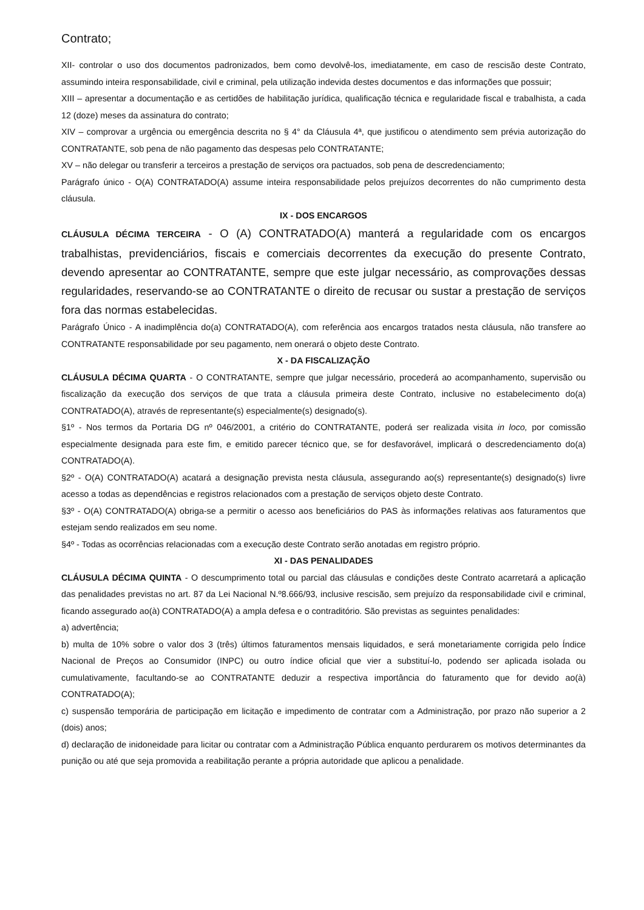Contrato;
XII- controlar o uso dos documentos padronizados, bem como devolvê-los, imediatamente, em caso de rescisão deste Contrato, assumindo inteira responsabilidade, civil e criminal, pela utilização indevida destes documentos e das informações que possuir;
XIII – apresentar a documentação e as certidões de habilitação jurídica, qualificação técnica e regularidade fiscal e trabalhista, a cada 12 (doze) meses da assinatura do contrato;
XIV – comprovar a urgência ou emergência descrita no § 4° da Cláusula 4ª, que justificou o atendimento sem prévia autorização do CONTRATANTE, sob pena de não pagamento das despesas pelo CONTRATANTE;
XV – não delegar ou transferir a terceiros a prestação de serviços ora pactuados, sob pena de descredenciamento;
Parágrafo único - O(A) CONTRATADO(A) assume inteira responsabilidade pelos prejuízos decorrentes do não cumprimento desta cláusula.
IX - DOS ENCARGOS
CLÁUSULA DÉCIMA TERCEIRA - O (A) CONTRATADO(A) manterá a regularidade com os encargos trabalhistas, previdenciários, fiscais e comerciais decorrentes da execução do presente Contrato, devendo apresentar ao CONTRATANTE, sempre que este julgar necessário, as comprovações dessas regularidades, reservando-se ao CONTRATANTE o direito de recusar ou sustar a prestação de serviços fora das normas estabelecidas.
Parágrafo Único - A inadimplência do(a) CONTRATADO(A), com referência aos encargos tratados nesta cláusula, não transfere ao CONTRATANTE responsabilidade por seu pagamento, nem onerará o objeto deste Contrato.
X - DA FISCALIZAÇÃO
CLÁUSULA DÉCIMA QUARTA - O CONTRATANTE, sempre que julgar necessário, procederá ao acompanhamento, supervisão ou fiscalização da execução dos serviços de que trata a cláusula primeira deste Contrato, inclusive no estabelecimento do(a) CONTRATADO(A), através de representante(s) especialmente(s) designado(s).
§1º - Nos termos da Portaria DG nº 046/2001, a critério do CONTRATANTE, poderá ser realizada visita in loco, por comissão especialmente designada para este fim, e emitido parecer técnico que, se for desfavorável, implicará o descredenciamento do(a) CONTRATADO(A).
§2º - O(A) CONTRATADO(A) acatará a designação prevista nesta cláusula, assegurando ao(s) representante(s) designado(s) livre acesso a todas as dependências e registros relacionados com a prestação de serviços objeto deste Contrato.
§3º - O(A) CONTRATADO(A) obriga-se a permitir o acesso aos beneficiários do PAS às informações relativas aos faturamentos que estejam sendo realizados em seu nome.
§4º - Todas as ocorrências relacionadas com a execução deste Contrato serão anotadas em registro próprio.
XI - DAS PENALIDADES
CLÁUSULA DÉCIMA QUINTA - O descumprimento total ou parcial das cláusulas e condições deste Contrato acarretará a aplicação das penalidades previstas no art. 87 da Lei Nacional N.º8.666/93, inclusive rescisão, sem prejuízo da responsabilidade civil e criminal, ficando assegurado ao(à) CONTRATADO(A) a ampla defesa e o contraditório. São previstas as seguintes penalidades:
a) advertência;
b) multa de 10% sobre o valor dos 3 (três) últimos faturamentos mensais liquidados, e será monetariamente corrigida pelo Índice Nacional de Preços ao Consumidor (INPC) ou outro índice oficial que vier a substituí-lo, podendo ser aplicada isolada ou cumulativamente, facultando-se ao CONTRATANTE deduzir a respectiva importância do faturamento que for devido ao(à) CONTRATADO(A);
c) suspensão temporária de participação em licitação e impedimento de contratar com a Administração, por prazo não superior a 2 (dois) anos;
d) declaração de inidoneidade para licitar ou contratar com a Administração Pública enquanto perdurarem os motivos determinantes da punição ou até que seja promovida a reabilitação perante a própria autoridade que aplicou a penalidade.